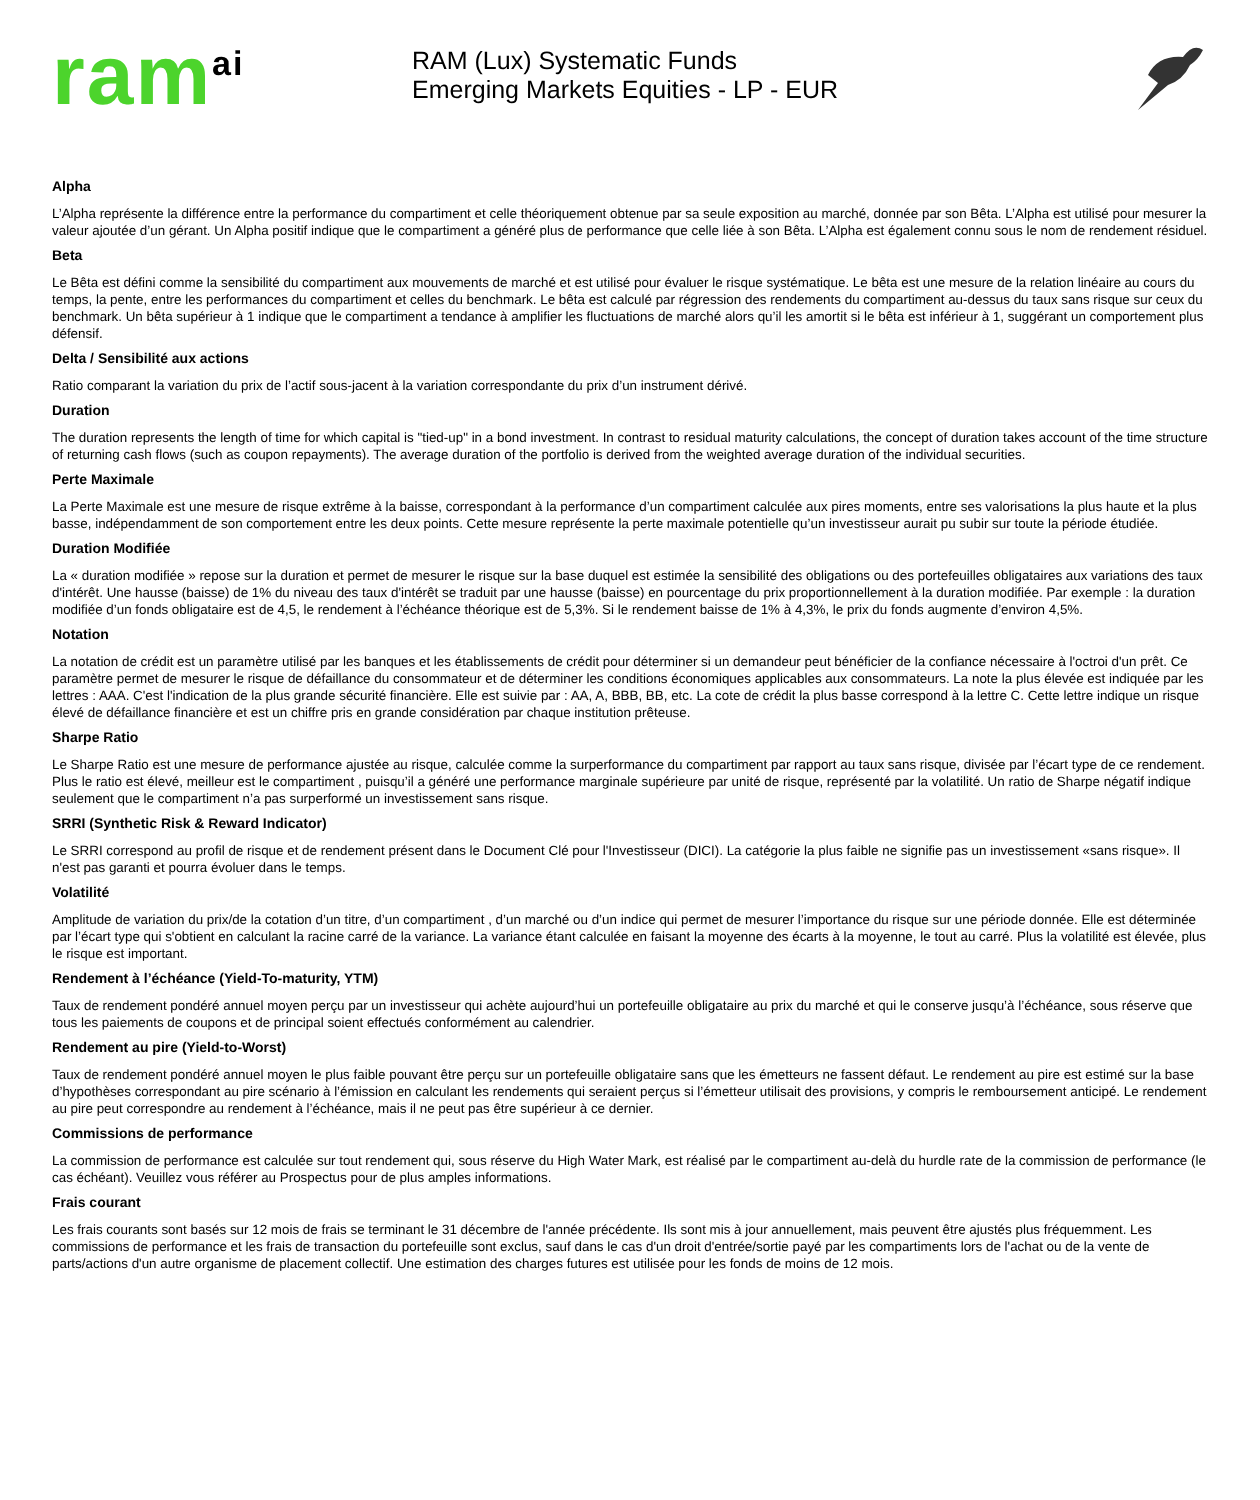ram<sup>ai</sup>
RAM (Lux) Systematic Funds
Emerging Markets Equities - LP - EUR
Alpha
L’Alpha représente la différence entre la performance du compartiment et celle théoriquement obtenue par sa seule exposition au marché, donnée par son Bêta. L’Alpha est utilisé pour mesurer la valeur ajoutée d’un gérant. Un Alpha positif indique que le compartiment a généré plus de performance que celle liée à son Bêta. L’Alpha est également connu sous le nom de rendement résiduel.
Beta
Le Bêta est défini comme la sensibilité du compartiment aux mouvements de marché et est utilisé pour évaluer le risque systématique. Le bêta est une mesure de la relation linéaire au cours du temps, la pente, entre les performances du compartiment et celles du benchmark. Le bêta est calculé par régression des rendements du compartiment au-dessus du taux sans risque sur ceux du benchmark. Un bêta supérieur à 1 indique que le compartiment a tendance à amplifier les fluctuations de marché alors qu’il les amortit si le bêta est inférieur à 1, suggérant un comportement plus défensif.
Delta / Sensibilité aux actions
Ratio comparant la variation du prix de l’actif sous-jacent à la variation correspondante du prix d’un instrument dérivé.
Duration
The duration represents the length of time for which capital is "tied-up" in a bond investment. In contrast to residual maturity calculations, the concept of duration takes account of the time structure of returning cash flows (such as coupon repayments). The average duration of the portfolio is derived from the weighted average duration of the individual securities.
Perte Maximale
La Perte Maximale est une mesure de risque extrême à la baisse, correspondant à la performance d’un compartiment calculée aux pires moments, entre ses valorisations la plus haute et la plus basse, indépendamment de son comportement entre les deux points. Cette mesure représente la perte maximale potentielle qu’un investisseur aurait pu subir sur toute la période étudiée.
Duration Modifiée
La « duration modifiée » repose sur la duration et permet de mesurer le risque sur la base duquel est estimée la sensibilité des obligations ou des portefeuilles obligataires aux variations des taux d'intérêt. Une hausse (baisse) de 1% du niveau des taux d'intérêt se traduit par une hausse (baisse) en pourcentage du prix proportionnellement à la duration modifiée. Par exemple : la duration modifiée d’un fonds obligataire est de 4,5, le rendement à l’échéance théorique est de 5,3%. Si le rendement baisse de 1% à 4,3%, le prix du fonds augmente d’environ 4,5%.
Notation
La notation de crédit est un paramètre utilisé par les banques et les établissements de crédit pour déterminer si un demandeur peut bénéficier de la confiance nécessaire à l'octroi d'un prêt. Ce paramètre permet de mesurer le risque de défaillance du consommateur et de déterminer les conditions économiques applicables aux consommateurs. La note la plus élevée est indiquée par les lettres : AAA. C'est l'indication de la plus grande sécurité financière. Elle est suivie par : AA, A, BBB, BB, etc. La cote de crédit la plus basse correspond à la lettre C. Cette lettre indique un risque élevé de défaillance financière et est un chiffre pris en grande considération par chaque institution prêteuse.
Sharpe Ratio
Le Sharpe Ratio est une mesure de performance ajustée au risque, calculée comme la surperformance du compartiment par rapport au taux sans risque, divisée par l’écart type de ce rendement. Plus le ratio est élevé, meilleur est le compartiment , puisqu’il a généré une performance marginale supérieure par unité de risque, représenté par la volatilité. Un ratio de Sharpe négatif indique seulement que le compartiment n’a pas surperformé un investissement sans risque.
SRRI (Synthetic Risk & Reward Indicator)
Le SRRI correspond au profil de risque et de rendement présent dans le Document Clé pour l'Investisseur (DICI). La catégorie la plus faible ne signifie pas un investissement «sans risque». Il n'est pas garanti et pourra évoluer dans le temps.
Volatilité
Amplitude de variation du prix/de la cotation d’un titre, d’un compartiment , d’un marché ou d’un indice qui permet de mesurer l’importance du risque sur une période donnée. Elle est déterminée par l’écart type qui s'obtient en calculant la racine carré de la variance. La variance étant calculée en faisant la moyenne des écarts à la moyenne, le tout au carré. Plus la volatilité est élevée, plus le risque est important.
Rendement à l’échéance (Yield-To-maturity, YTM)
Taux de rendement pondéré annuel moyen perçu par un investisseur qui achète aujourd’hui un portefeuille obligataire au prix du marché et qui le conserve jusqu’à l’échéance, sous réserve que tous les paiements de coupons et de principal soient effectués conformément au calendrier.
Rendement au pire (Yield-to-Worst)
Taux de rendement pondéré annuel moyen le plus faible pouvant être perçu sur un portefeuille obligataire sans que les émetteurs ne fassent défaut. Le rendement au pire est estimé sur la base d’hypothèses correspondant au pire scénario à l’émission en calculant les rendements qui seraient perçus si l’émetteur utilisait des provisions, y compris le remboursement anticipé. Le rendement au pire peut correspondre au rendement à l’échéance, mais il ne peut pas être supérieur à ce dernier.
Commissions de performance
La commission de performance est calculée sur tout rendement qui, sous réserve du High Water Mark, est réalisé par le compartiment au-delà du hurdle rate de la commission de performance (le cas échéant). Veuillez vous référer au Prospectus pour de plus amples informations.
Frais courant
Les frais courants sont basés sur 12 mois de frais se terminant le 31 décembre de l'année précédente. Ils sont mis à jour annuellement, mais peuvent être ajustés plus fréquemment. Les commissions de performance et les frais de transaction du portefeuille sont exclus, sauf dans le cas d'un droit d'entrée/sortie payé par les compartiments lors de l'achat ou de la vente de parts/actions d'un autre organisme de placement collectif. Une estimation des charges futures est utilisée pour les fonds de moins de 12 mois.